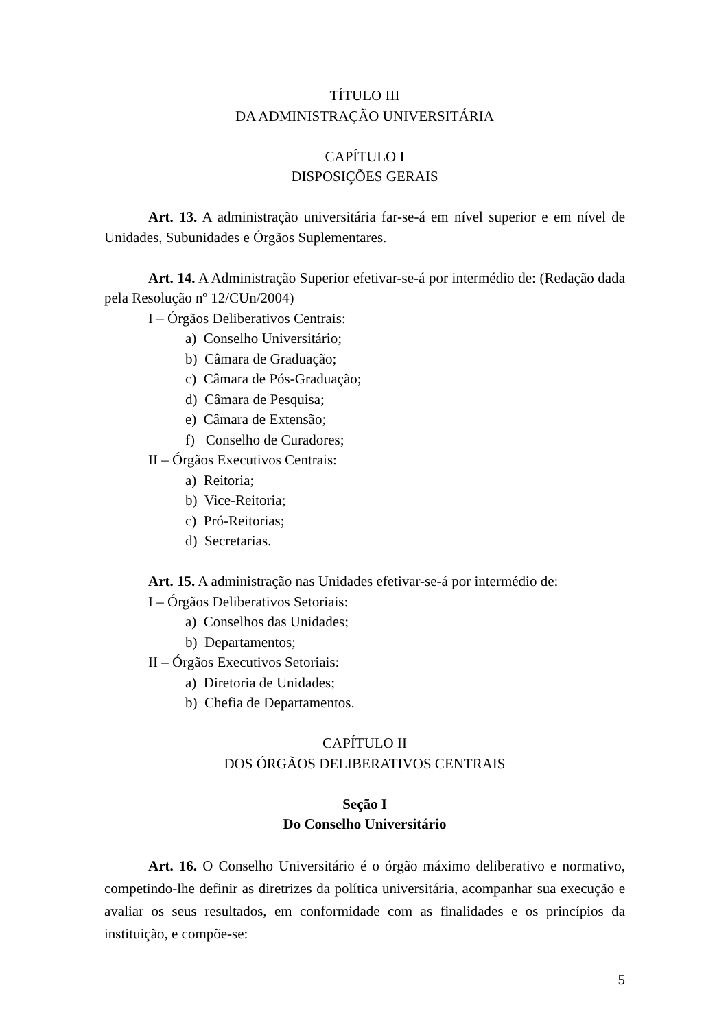TÍTULO III
DA ADMINISTRAÇÃO UNIVERSITÁRIA
CAPÍTULO I
DISPOSIÇÕES GERAIS
Art. 13. A administração universitária far-se-á em nível superior e em nível de Unidades, Subunidades e Órgãos Suplementares.
Art. 14. A Administração Superior efetivar-se-á por intermédio de: (Redação dada pela Resolução nº 12/CUn/2004)
I – Órgãos Deliberativos Centrais:
a) Conselho Universitário;
b) Câmara de Graduação;
c) Câmara de Pós-Graduação;
d) Câmara de Pesquisa;
e) Câmara de Extensão;
f) Conselho de Curadores;
II – Órgãos Executivos Centrais:
a) Reitoria;
b) Vice-Reitoria;
c) Pró-Reitorias;
d) Secretarias.
Art. 15. A administração nas Unidades efetivar-se-á por intermédio de:
I – Órgãos Deliberativos Setoriais:
a) Conselhos das Unidades;
b) Departamentos;
II – Órgãos Executivos Setoriais:
a) Diretoria de Unidades;
b) Chefia de Departamentos.
CAPÍTULO II
DOS ÓRGÃOS DELIBERATIVOS CENTRAIS
Seção I
Do Conselho Universitário
Art. 16. O Conselho Universitário é o órgão máximo deliberativo e normativo, competindo-lhe definir as diretrizes da política universitária, acompanhar sua execução e avaliar os seus resultados, em conformidade com as finalidades e os princípios da instituição, e compõe-se:
5